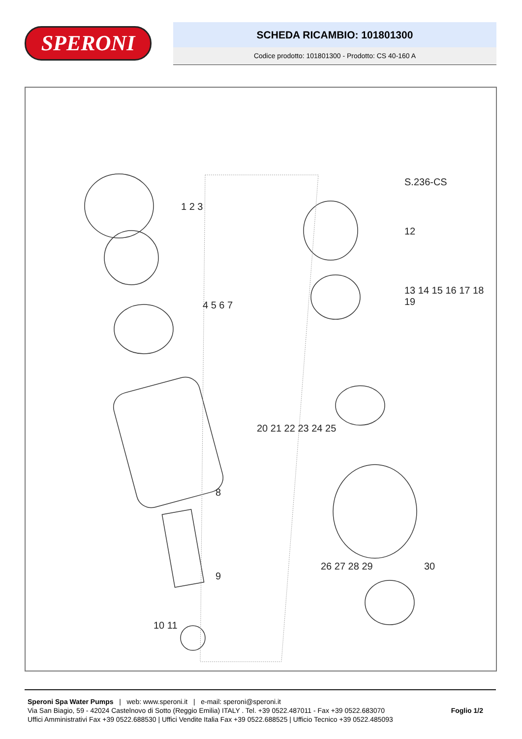SPERONI
SCHEDA RICAMBIO: 101801300
Codice prodotto: 101801300 - Prodotto: CS 40-160 A
1 2 3
4 5 6 7
8
9
10 11
S.236-CS
12
13 14 15 16 17 18 19
20 21 22 23 24 25
26 27 28 29 30
Speroni Spa Water Pumps | web: www.speroni.it | e-mail: speroni@speroni.it
Via San Biagio, 59 - 42024 Castelnovo di Sotto (Reggio Emilia) ITALY . Tel. +39 0522.487011 - Fax +39 0522.683070
Uffici Amministrativi Fax +39 0522.688530 | Uffici Vendite Italia Fax +39 0522.688525 | Ufficio Tecnico +39 0522.485093
Foglio 1/2